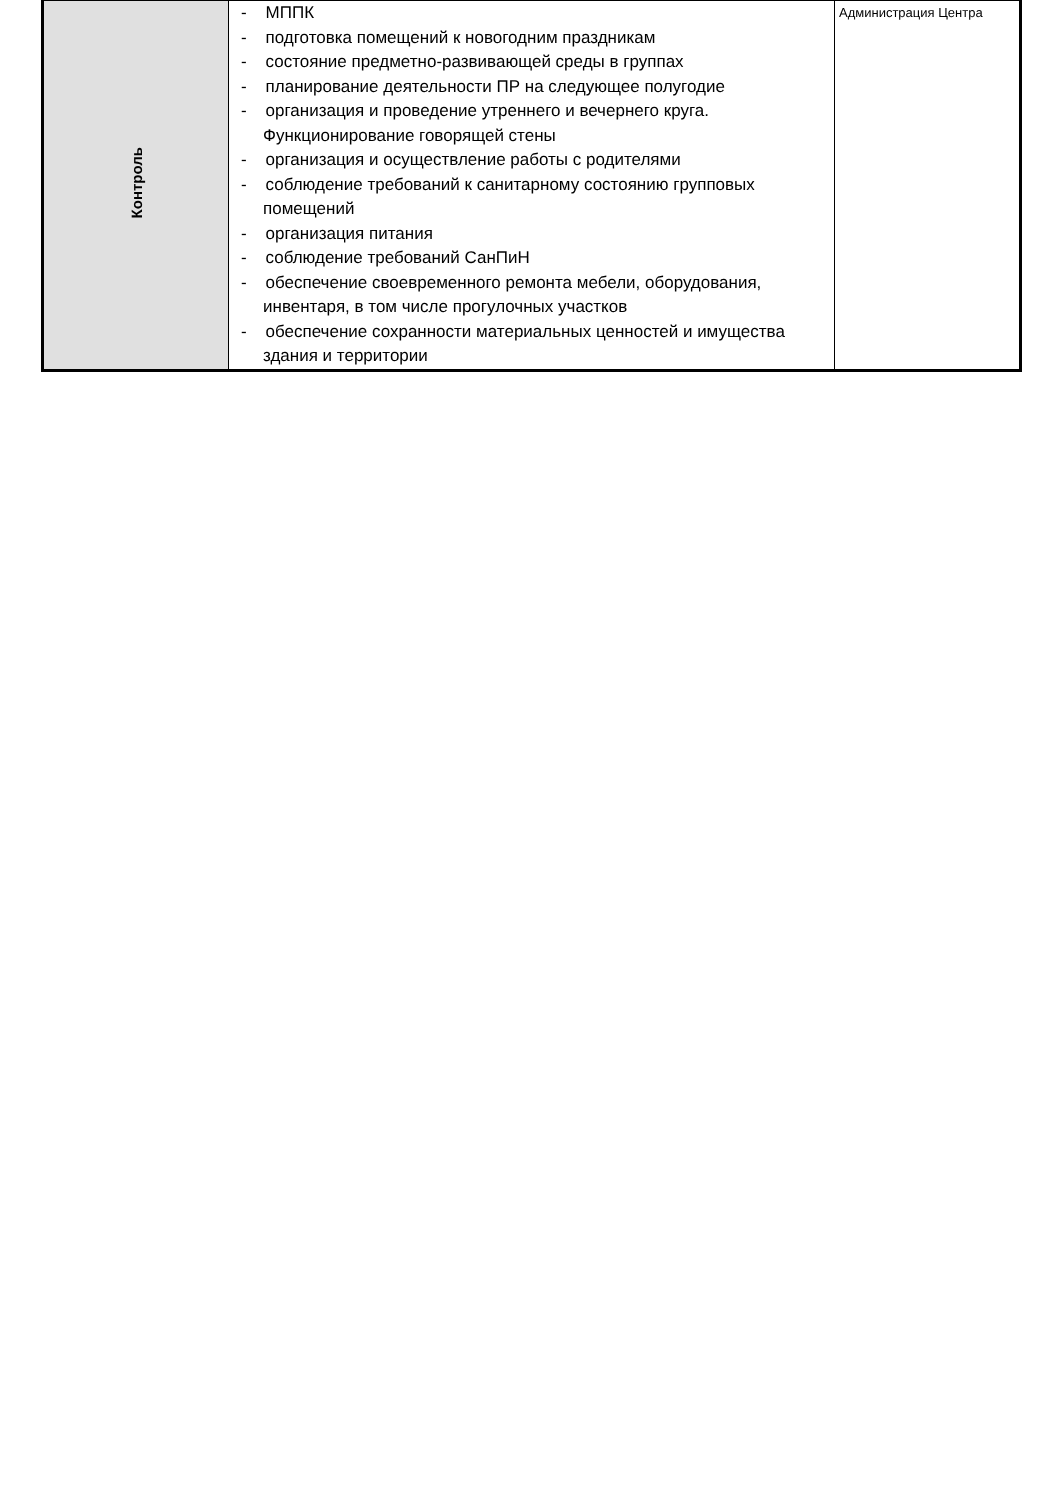| Контроль | - МППК - подготовка помещений к новогодним праздникам - состояние предметно-развивающей среды в группах - планирование деятельности ПР на следующее полугодие - организация и проведение утреннего и вечернего круга. Функционирование говорящей стены - организация и осуществление работы с родителями - соблюдение требований к санитарному состоянию групповых помещений - организация питания - соблюдение требований СанПиН - обеспечение своевременного ремонта мебели, оборудования, инвентаря, в том числе прогулочных участков - обеспечение сохранности материальных ценностей и имущества здания и территории | Администрация Центра |